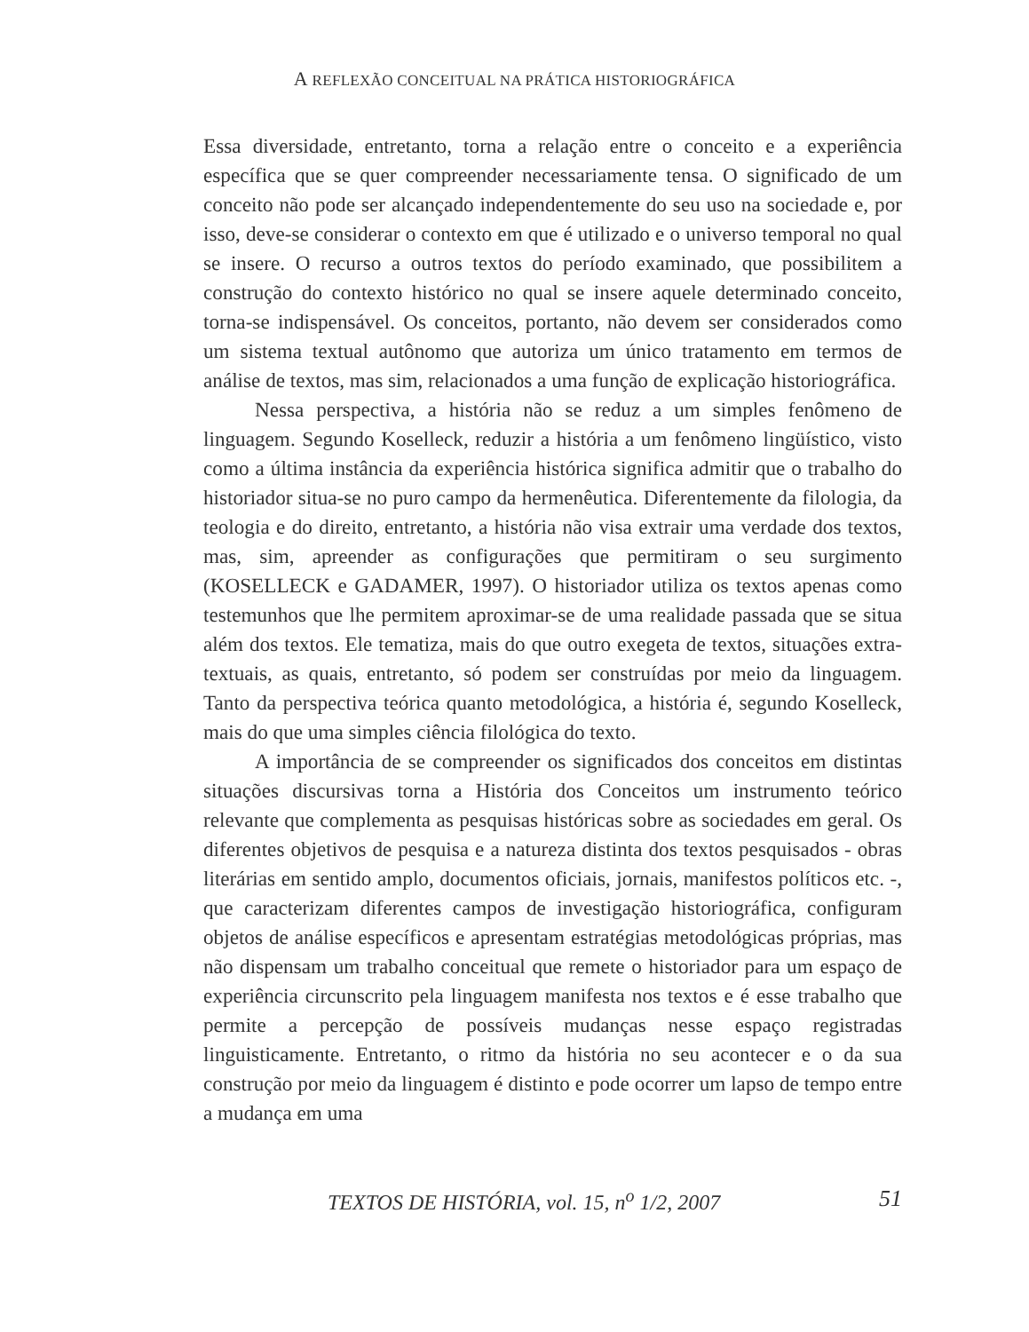A REFLEXÃO CONCEITUAL NA PRÁTICA HISTORIOGRÁFICA
Essa diversidade, entretanto, torna a relação entre o conceito e a experiência específica que se quer compreender necessariamente tensa. O significado de um conceito não pode ser alcançado independentemente do seu uso na sociedade e, por isso, deve-se considerar o contexto em que é utilizado e o universo temporal no qual se insere. O recurso a outros textos do período examinado, que possibilitem a construção do contexto histórico no qual se insere aquele determinado conceito, torna-se indispensável. Os conceitos, portanto, não devem ser considerados como um sistema textual autônomo que autoriza um único tratamento em termos de análise de textos, mas sim, relacionados a uma função de explicação historiográfica.
Nessa perspectiva, a história não se reduz a um simples fenômeno de linguagem. Segundo Koselleck, reduzir a história a um fenômeno lingüístico, visto como a última instância da experiência histórica significa admitir que o trabalho do historiador situa-se no puro campo da hermenêutica. Diferentemente da filologia, da teologia e do direito, entretanto, a história não visa extrair uma verdade dos textos, mas, sim, apreender as configurações que permitiram o seu surgimento (KOSELLECK e GADAMER, 1997). O historiador utiliza os textos apenas como testemunhos que lhe permitem aproximar-se de uma realidade passada que se situa além dos textos. Ele tematiza, mais do que outro exegeta de textos, situações extra-textuais, as quais, entretanto, só podem ser construídas por meio da linguagem. Tanto da perspectiva teórica quanto metodológica, a história é, segundo Koselleck, mais do que uma simples ciência filológica do texto.
A importância de se compreender os significados dos conceitos em distintas situações discursivas torna a História dos Conceitos um instrumento teórico relevante que complementa as pesquisas históricas sobre as sociedades em geral. Os diferentes objetivos de pesquisa e a natureza distinta dos textos pesquisados - obras literárias em sentido amplo, documentos oficiais, jornais, manifestos políticos etc. -, que caracterizam diferentes campos de investigação historiográfica, configuram objetos de análise específicos e apresentam estratégias metodológicas próprias, mas não dispensam um trabalho conceitual que remete o historiador para um espaço de experiência circunscrito pela linguagem manifesta nos textos e é esse trabalho que permite a percepção de possíveis mudanças nesse espaço registradas linguisticamente. Entretanto, o ritmo da história no seu acontecer e o da sua construção por meio da linguagem é distinto e pode ocorrer um lapso de tempo entre a mudança em uma
TEXTOS DE HISTÓRIA, vol. 15, n<sup>o</sup> 1/2, 2007 51